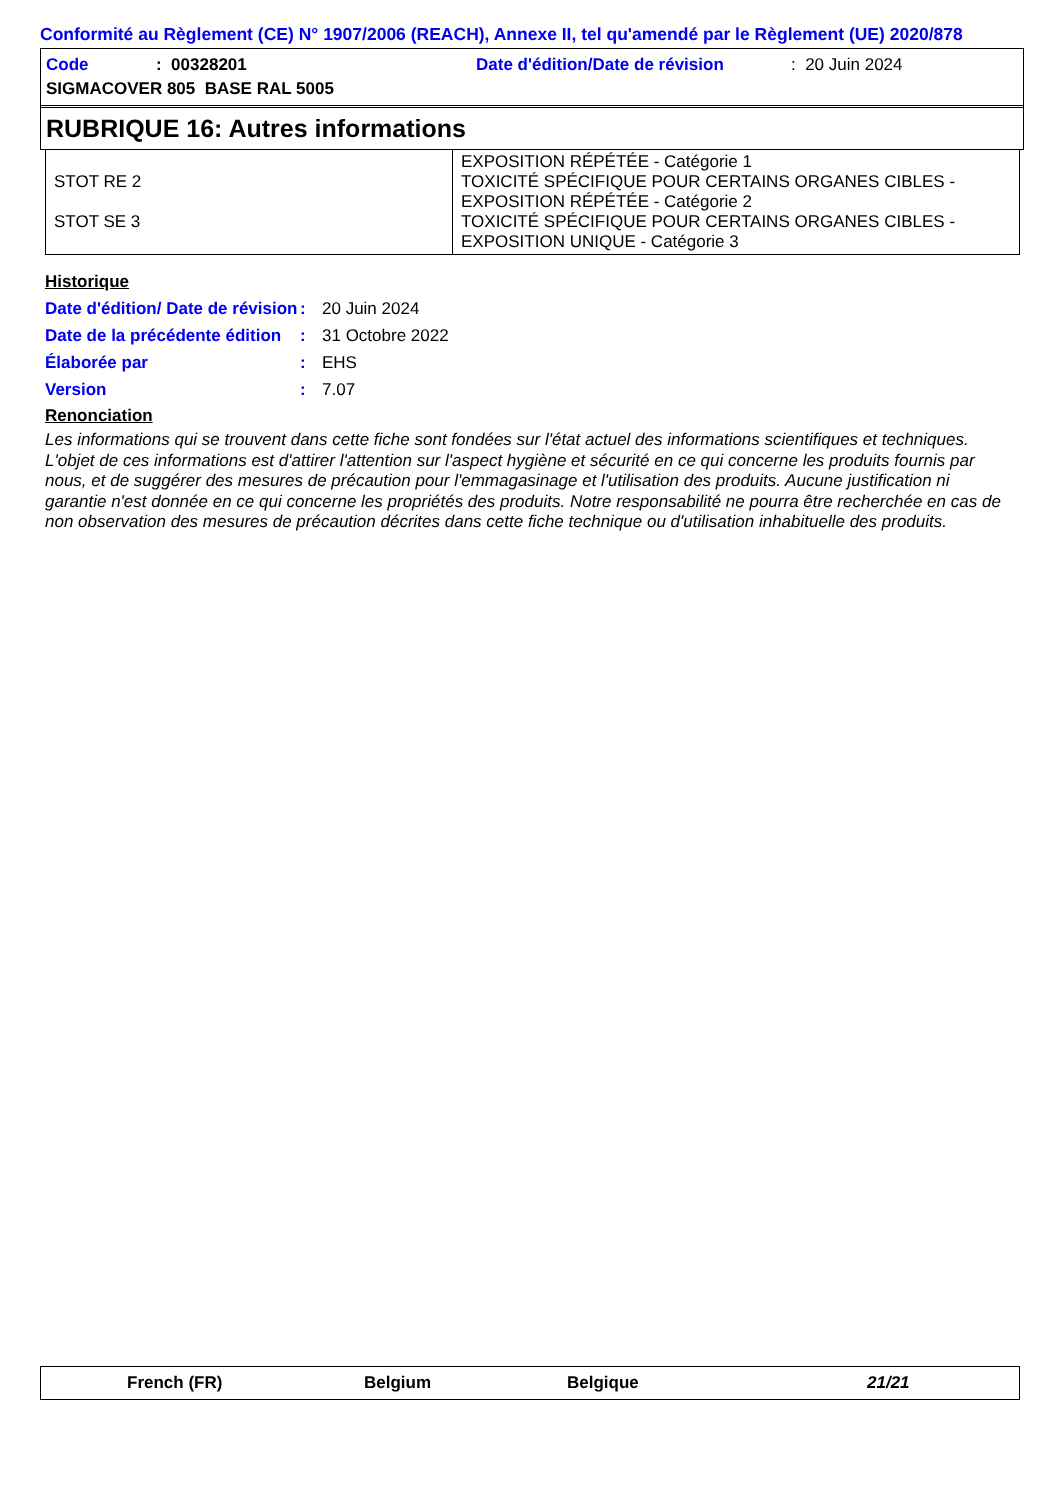Conformité au Règlement (CE) N° 1907/2006 (REACH), Annexe II, tel qu'amendé par le Règlement (UE) 2020/878
Code: 00328201 Date d'édition/Date de révision: 20 Juin 2024
SIGMACOVER 805 BASE RAL 5005
RUBRIQUE 16: Autres informations
| STOT RE 2 STOT SE 3 | EXPOSITION RÉPÉTÉE - Catégorie 1 TOXICITÉ SPÉCIFIQUE POUR CERTAINS ORGANES CIBLES - EXPOSITION RÉPÉTÉE - Catégorie 2 TOXICITÉ SPÉCIFIQUE POUR CERTAINS ORGANES CIBLES - EXPOSITION UNIQUE - Catégorie 3 |
Historique
Date d'édition/ Date de révision: 20 Juin 2024
Date de la précédente édition: 31 Octobre 2022
Élaborée par: EHS
Version: 7.07
Renonciation
Les informations qui se trouvent dans cette fiche sont fondées sur l'état actuel des informations scientifiques et techniques. L'objet de ces informations est d'attirer l'attention sur l'aspect hygiène et sécurité en ce qui concerne les produits fournis par nous, et de suggérer des mesures de précaution pour l'emmagasinage et l'utilisation des produits. Aucune justification ni garantie n'est donnée en ce qui concerne les propriétés des produits. Notre responsabilité ne pourra être recherchée en cas de non observation des mesures de précaution décrites dans cette fiche technique ou d'utilisation inhabituelle des produits.
French (FR) Belgium Belgique 21/21